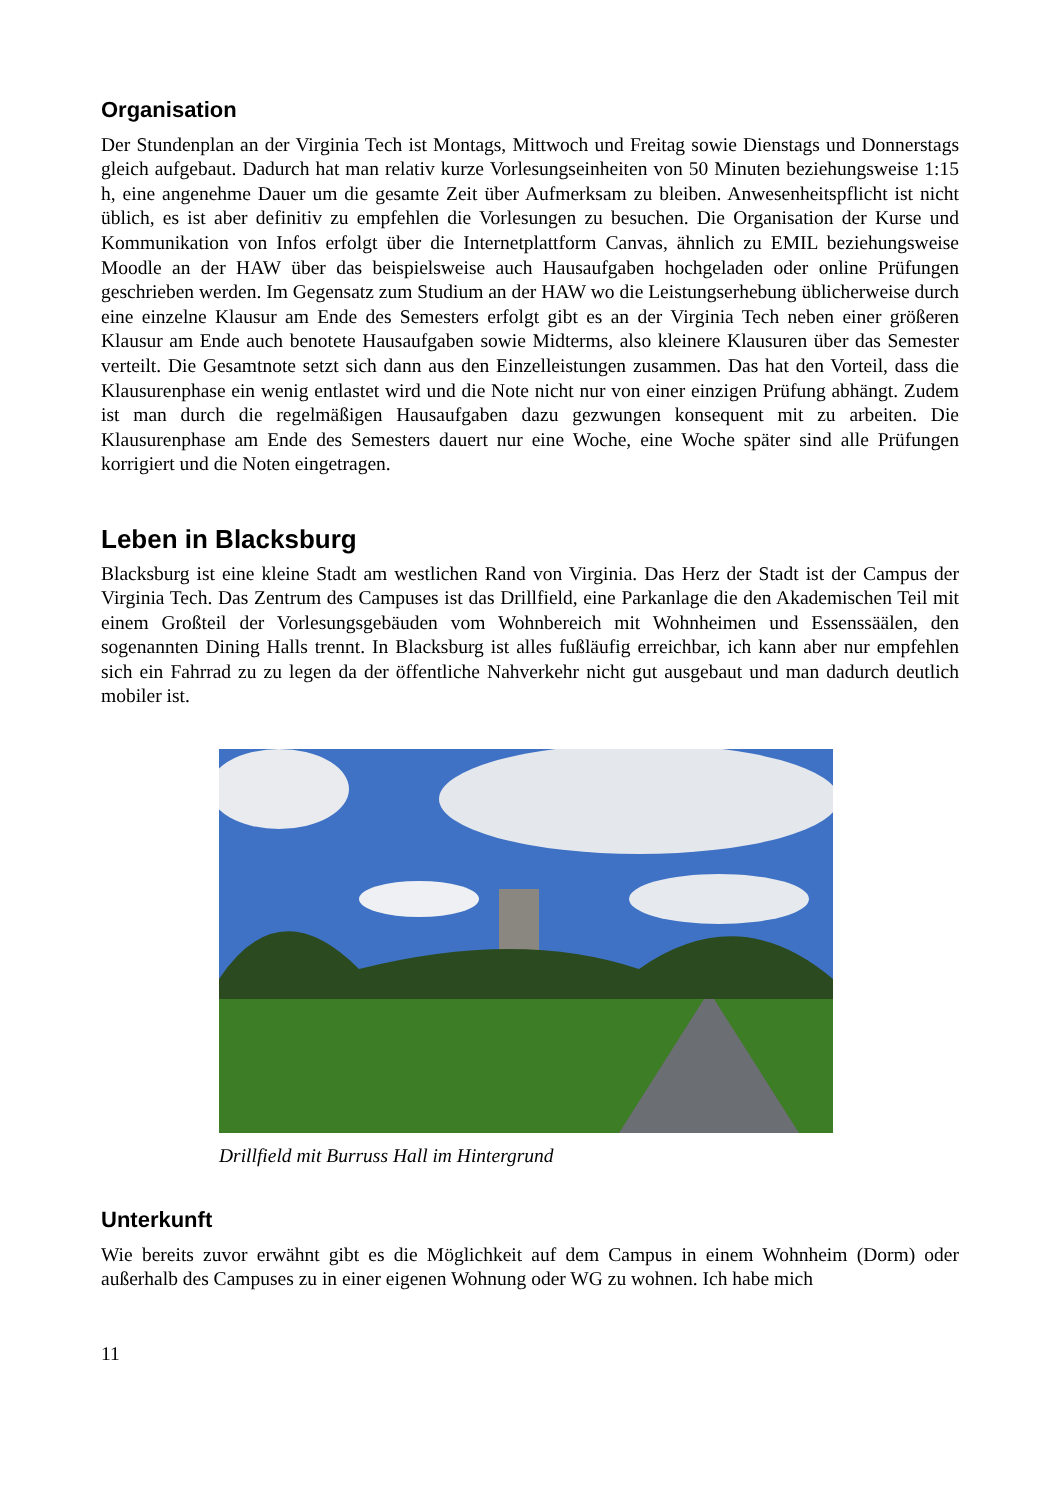Organisation
Der Stundenplan an der Virginia Tech ist Montags, Mittwoch und Freitag sowie Dienstags und Donnerstags gleich aufgebaut. Dadurch hat man relativ kurze Vorlesungseinheiten von 50 Minuten beziehungsweise 1:15 h, eine angenehme Dauer um die gesamte Zeit über Aufmerksam zu bleiben. Anwesenheitspflicht ist nicht üblich, es ist aber definitiv zu empfehlen die Vorlesungen zu besuchen. Die Organisation der Kurse und Kommunikation von Infos erfolgt über die Internetplattform Canvas, ähnlich zu EMIL beziehungsweise Moodle an der HAW über das beispielsweise auch Hausaufgaben hochgeladen oder online Prüfungen geschrieben werden. Im Gegensatz zum Studium an der HAW wo die Leistungserhebung üblicherweise durch eine einzelne Klausur am Ende des Semesters erfolgt gibt es an der Virginia Tech neben einer größeren Klausur am Ende auch benotete Hausaufgaben sowie Midterms, also kleinere Klausuren über das Semester verteilt. Die Gesamtnote setzt sich dann aus den Einzelleistungen zusammen. Das hat den Vorteil, dass die Klausurenphase ein wenig entlastet wird und die Note nicht nur von einer einzigen Prüfung abhängt. Zudem ist man durch die regelmäßigen Hausaufgaben dazu gezwungen konsequent mit zu arbeiten. Die Klausurenphase am Ende des Semesters dauert nur eine Woche, eine Woche später sind alle Prüfungen korrigiert und die Noten eingetragen.
Leben in Blacksburg
Blacksburg ist eine kleine Stadt am westlichen Rand von Virginia. Das Herz der Stadt ist der Campus der Virginia Tech. Das Zentrum des Campuses ist das Drillfield, eine Parkanlage die den Akademischen Teil mit einem Großteil der Vorlesungsgebäuden vom Wohnbereich mit Wohnheimen und Essenssäälen, den sogenannten Dining Halls trennt. In Blacksburg ist alles fußläufig erreichbar, ich kann aber nur empfehlen sich ein Fahrrad zu zu legen da der öffentliche Nahverkehr nicht gut ausgebaut und man dadurch deutlich mobiler ist.
Drillfield mit Burruss Hall im Hintergrund
Unterkunft
Wie bereits zuvor erwähnt gibt es die Möglichkeit auf dem Campus in einem Wohnheim (Dorm) oder außerhalb des Campuses zu in einer eigenen Wohnung oder WG zu wohnen. Ich habe mich
11